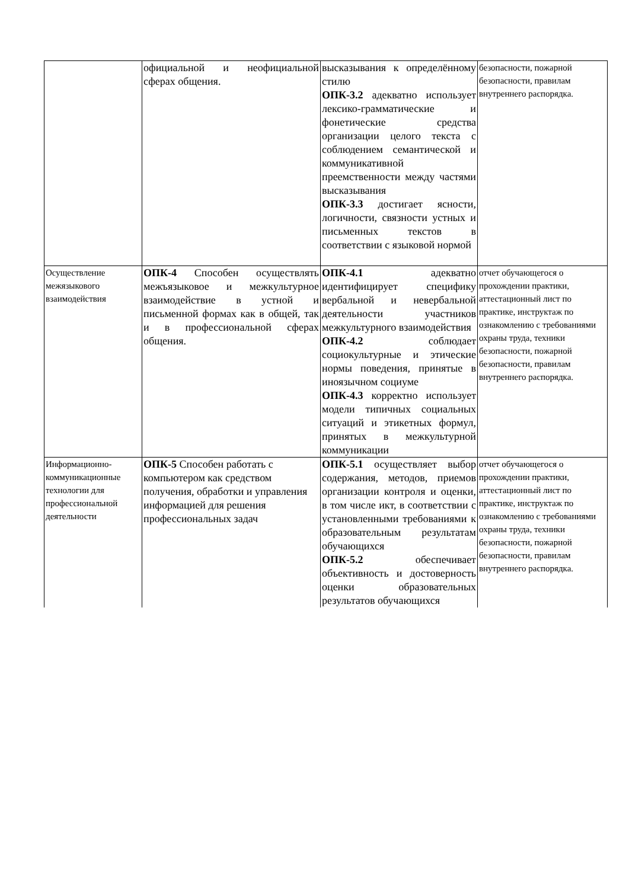| | официальной и неофициальной сферах общения. | высказывания к определённому стилю ОПК-3.2 адекватно использует лексико-грамматические и фонетические средства организации целого текста с соблюдением семантической и коммуникативной преемственности между частями высказывания ОПК-3.3 достигает ясности, логичности, связности устных и письменных текстов в соответствии с языковой нормой | безопасности, пожарной безопасности, правилам внутреннего распорядка. |
| Осуществление межязыкового взаимодействия | ОПК-4 Способен осуществлять межъязыковое и межкультурное взаимодействие в устной и письменной формах как в общей, так и в профессиональной сферах общения. | ОПК-4.1 адекватно идентифицирует специфику вербальной и невербальной деятельности участников межкультурного взаимодействия ОПК-4.2 соблюдает социокультурные и этические нормы поведения, принятые в иноязычном социуме ОПК-4.3 корректно использует модели типичных социальных ситуаций и этикетных формул, принятых в межкультурной коммуникации | отчет обучающегося о прохождении практики, аттестационный лист по практике, инструктаж по ознакомлению с требованиями охраны труда, техники безопасности, пожарной безопасности, правилам внутреннего распорядка. |
| Информационно-коммуникационные технологии для профессиональной деятельности | ОПК-5 Способен работать с компьютером как средством получения, обработки и управления информацией для решения профессиональных задач | ОПК-5.1 осуществляет выбор содержания, методов, приемов организации контроля и оценки, в том числе икт, в соответствии с установленными требованиями к образовательным результатам обучающихся ОПК-5.2 обеспечивает объективность и достоверность оценки образовательных результатов обучающихся | отчет обучающегося о прохождении практики, аттестационный лист по практике, инструктаж по ознакомлению с требованиями охраны труда, техники безопасности, пожарной безопасности, правилам внутреннего распорядка. |